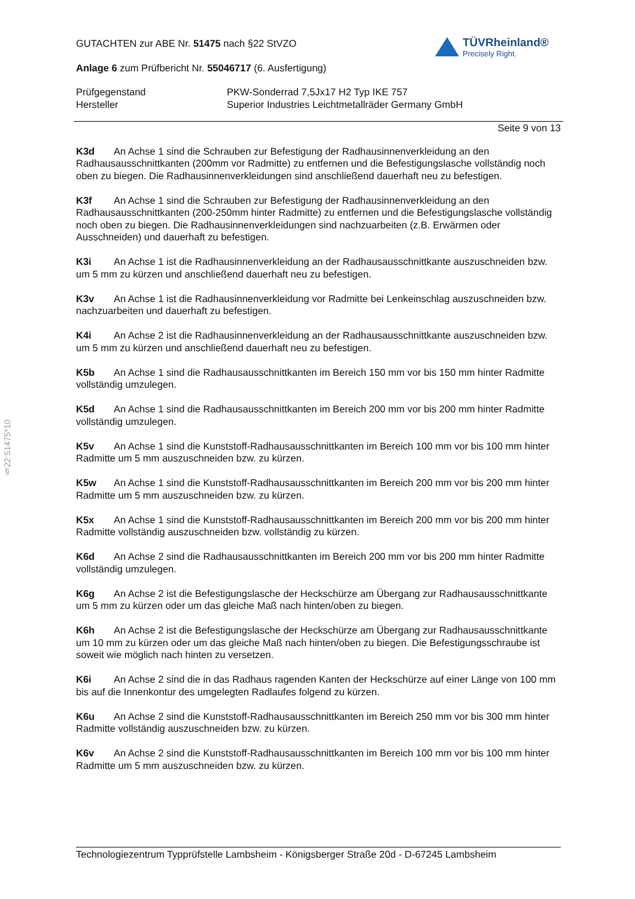TÜVRheinland®
Precisely Right.
GUTACHTEN zur ABE Nr. 51475 nach §22 StVZO
Anlage 6 zum Prüfbericht Nr. 55046717 (6. Ausfertigung)
Prüfgegenstand
Hersteller
PKW-Sonderrad 7,5Jx17 H2 Typ IKE 757
Superior Industries Leichtmetallräder Germany GmbH
Seite 9 von 13
K3d An Achse 1 sind die Schrauben zur Befestigung der Radhausinnenverkleidung an den Radhausausschnittkanten (200mm vor Radmitte) zu entfernen und die Befestigungslasche vollständig noch oben zu biegen. Die Radhausinnenverkleidungen sind anschließend dauerhaft neu zu befestigen.
K3f An Achse 1 sind die Schrauben zur Befestigung der Radhausinnenverkleidung an den Radhausausschnittkanten (200-250mm hinter Radmitte) zu entfernen und die Befestigungslasche vollständig noch oben zu biegen. Die Radhausinnenverkleidungen sind nachzuarbeiten (z.B. Erwärmen oder Ausschneiden) und dauerhaft zu befestigen.
K3i An Achse 1 ist die Radhausinnenverkleidung an der Radhausausschnittkante auszuschneiden bzw. um 5 mm zu kürzen und anschließend dauerhaft neu zu befestigen.
K3v An Achse 1 ist die Radhausinnenverkleidung vor Radmitte bei Lenkeinschlag auszuschneiden bzw. nachzuarbeiten und dauerhaft zu befestigen.
K4i An Achse 2 ist die Radhausinnenverkleidung an der Radhausausschnittkante auszuschneiden bzw. um 5 mm zu kürzen und anschließend dauerhaft neu zu befestigen.
K5b An Achse 1 sind die Radhausausschnittkanten im Bereich 150 mm vor bis 150 mm hinter Radmitte vollständig umzulegen.
K5d An Achse 1 sind die Radhausausschnittkanten im Bereich 200 mm vor bis 200 mm hinter Radmitte vollständig umzulegen.
K5v An Achse 1 sind die Kunststoff-Radhausausschnittkanten im Bereich 100 mm vor bis 100 mm hinter Radmitte um 5 mm auszuschneiden bzw. zu kürzen.
K5w An Achse 1 sind die Kunststoff-Radhausausschnittkanten im Bereich 200 mm vor bis 200 mm hinter Radmitte um 5 mm auszuschneiden bzw. zu kürzen.
K5x An Achse 1 sind die Kunststoff-Radhausausschnittkanten im Bereich 200 mm vor bis 200 mm hinter Radmitte vollständig auszuschneiden bzw. vollständig zu kürzen.
K6d An Achse 2 sind die Radhausausschnittkanten im Bereich 200 mm vor bis 200 mm hinter Radmitte vollständig umzulegen.
K6g An Achse 2 ist die Befestigungslasche der Heckschürze am Übergang zur Radhausausschnittkante um 5 mm zu kürzen oder um das gleiche Maß nach hinten/oben zu biegen.
K6h An Achse 2 ist die Befestigungslasche der Heckschürze am Übergang zur Radhausausschnittkante um 10 mm zu kürzen oder um das gleiche Maß nach hinten/oben zu biegen. Die Befestigungsschraube ist soweit wie möglich nach hinten zu versetzen.
K6i An Achse 2 sind die in das Radhaus ragenden Kanten der Heckschürze auf einer Länge von 100 mm bis auf die Innenkontur des umgelegten Radlaufes folgend zu kürzen.
K6u An Achse 2 sind die Kunststoff-Radhausausschnittkanten im Bereich 250 mm vor bis 300 mm hinter Radmitte vollständig auszuschneiden bzw. zu kürzen.
K6v An Achse 2 sind die Kunststoff-Radhausausschnittkanten im Bereich 100 mm vor bis 100 mm hinter Radmitte um 5 mm auszuschneiden bzw. zu kürzen.
§22 51475*10
Technologiezentrum Typprüfstelle Lambsheim - Königsberger Straße 20d - D-67245 Lambsheim